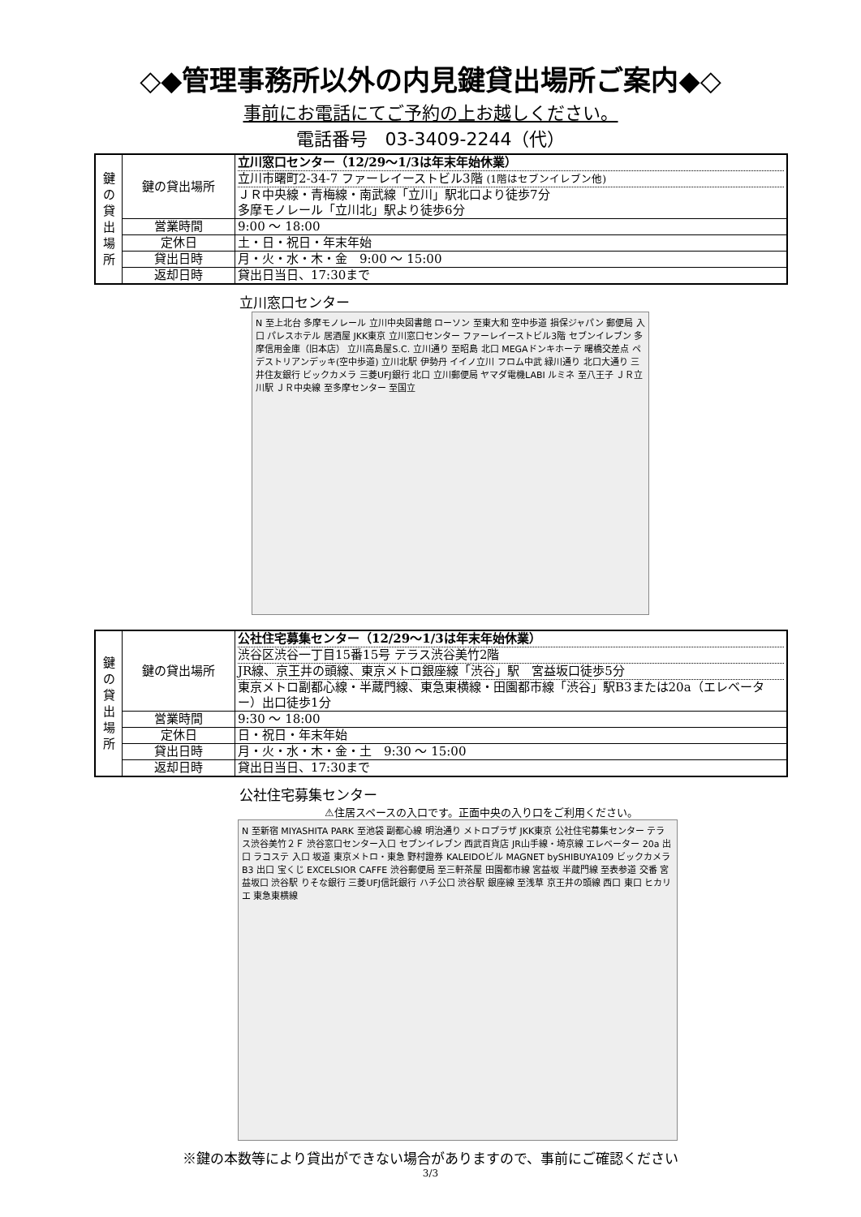◇◆管理事務所以外の内見鍵貸出場所ご案内◆◇
事前にお電話にてご予約の上お越しください。
電話番号　03-3409-2244（代）
| 鍵 の 貸 出 場 所 | 鍵の貸出場所 | 立川窓口センター（12/29～1/3は年末年始休業） 立川市曙町2-34-7 ファーレイーストビル3階 (1階はセブンイレブン他) ＪＲ中央線・青梅線・南武線「立川」駅北口より徒歩7分 多摩モノレール「立川北」駅より徒歩6分 |
| | 営業時間 | 9:00 ～ 18:00 |
| | 定休日 | 土・日・祝日・年末年始 |
| | 貸出日時 | 月・火・水・木・金 9:00 ～ 15:00 |
| | 返却日時 | 貸出日当日、17:30まで |
立川窓口センター
N 至上北台 多摩モノレール 立川中央図書館 ローソン 至東大和 空中歩道 損保ジャパン 郵便局 入口 パレスホテル 居酒屋 JKK東京 立川窓口センター ファーレイーストビル3階 セブンイレブン 多摩信用金庫（旧本店） 立川高島屋S.C. 立川通り 至昭島 北口 MEGAドンキホーテ 曙橋交差点 ペデストリアンデッキ(空中歩道) 立川北駅 伊勢丹 イイノ立川 フロム中武 緑川通り 北口大通り 三井住友銀行 ビックカメラ 三菱UFJ銀行 北口 立川郵便局 ヤマダ電機LABI ルミネ 至八王子 ＪＲ立川駅 ＪＲ中央線 至多摩センター 至国立
| 鍵 の 貸 出 場 所 | 鍵の貸出場所 | 公社住宅募集センター（12/29～1/3は年末年始休業） 渋谷区渋谷一丁目15番15号 テラス渋谷美竹2階 JR線、京王井の頭線、東京メトロ銀座線「渋谷」駅 宮益坂口徒歩5分 東京メトロ副都心線・半蔵門線、東急東横線・田園都市線「渋谷」駅B3または20a（エレベーター）出口徒歩1分 |
| | 営業時間 | 9:30 ～ 18:00 |
| | 定休日 | 日・祝日・年末年始 |
| | 貸出日時 | 月・火・水・木・金・土 9:30 ～ 15:00 |
| | 返却日時 | 貸出日当日、17:30まで |
公社住宅募集センター
⚠住居スペースの入口です。正面中央の入り口をご利用ください。
N 至新宿 MIYASHITA PARK 至池袋 副都心線 明治通り メトロプラザ JKK東京 公社住宅募集センター テラス渋谷美竹２Ｆ 渋谷窓口センター入口 セブンイレブン 西武百貨店 JR山手線・埼京線 エレベーター 20a 出口 ラコステ 入口 坂道 東京メトロ・東急 野村證券 KALEIDOビル MAGNET bySHIBUYA109 ビックカメラ B3 出口 宝くじ EXCELSIOR CAFFE 渋谷郵便局 至三軒茶屋 田園都市線 宮益坂 半蔵門線 至表参道 交番 宮益坂口 渋谷駅 りそな銀行 三菱UFJ信託銀行 ハチ公口 渋谷駅 銀座線 至浅草 京王井の頭線 西口 東口 ヒカリエ 東急東横線
※鍵の本数等により貸出ができない場合がありますので、事前にご確認ください
3/3